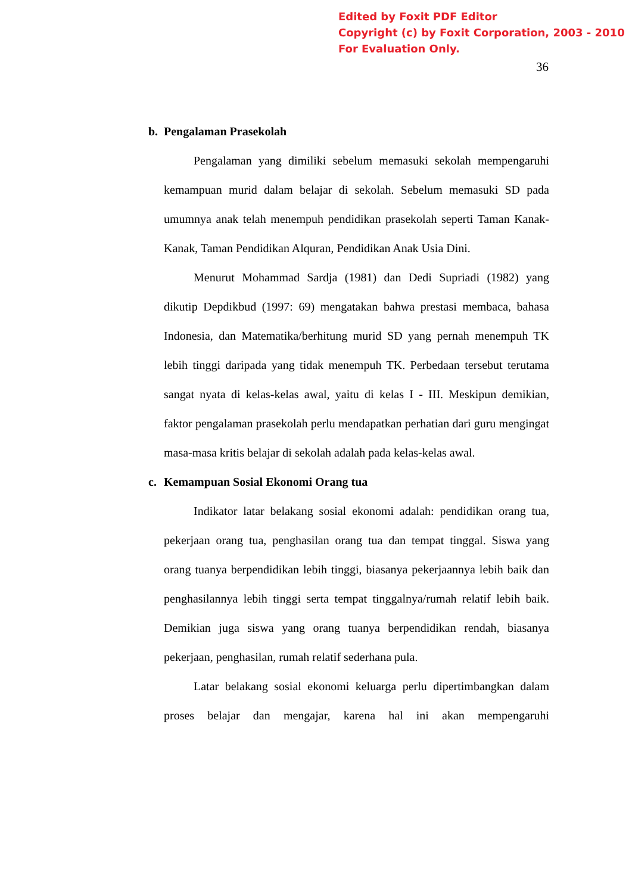Edited by Foxit PDF Editor
Copyright (c) by Foxit Corporation, 2003 - 2010
For Evaluation Only.
36
b. Pengalaman Prasekolah
Pengalaman yang dimiliki sebelum memasuki sekolah mempengaruhi kemampuan murid dalam belajar di sekolah. Sebelum memasuki SD pada umumnya anak telah menempuh pendidikan prasekolah seperti Taman Kanak-Kanak, Taman Pendidikan Alquran, Pendidikan Anak Usia Dini.
Menurut Mohammad Sardja (1981) dan Dedi Supriadi (1982) yang dikutip Depdikbud (1997: 69) mengatakan bahwa prestasi membaca, bahasa Indonesia, dan Matematika/berhitung murid SD yang pernah menempuh TK lebih tinggi daripada yang tidak menempuh TK. Perbedaan tersebut terutama sangat nyata di kelas-kelas awal, yaitu di kelas I - III. Meskipun demikian, faktor pengalaman prasekolah perlu mendapatkan perhatian dari guru mengingat masa-masa kritis belajar di sekolah adalah pada kelas-kelas awal.
c. Kemampuan Sosial Ekonomi Orang tua
Indikator latar belakang sosial ekonomi adalah: pendidikan orang tua, pekerjaan orang tua, penghasilan orang tua dan tempat tinggal. Siswa yang orang tuanya berpendidikan lebih tinggi, biasanya pekerjaannya lebih baik dan penghasilannya lebih tinggi serta tempat tinggalnya/rumah relatif lebih baik. Demikian juga siswa yang orang tuanya berpendidikan rendah, biasanya pekerjaan, penghasilan, rumah relatif sederhana pula.
Latar belakang sosial ekonomi keluarga perlu dipertimbangkan dalam proses belajar dan mengajar, karena hal ini akan mempengaruhi